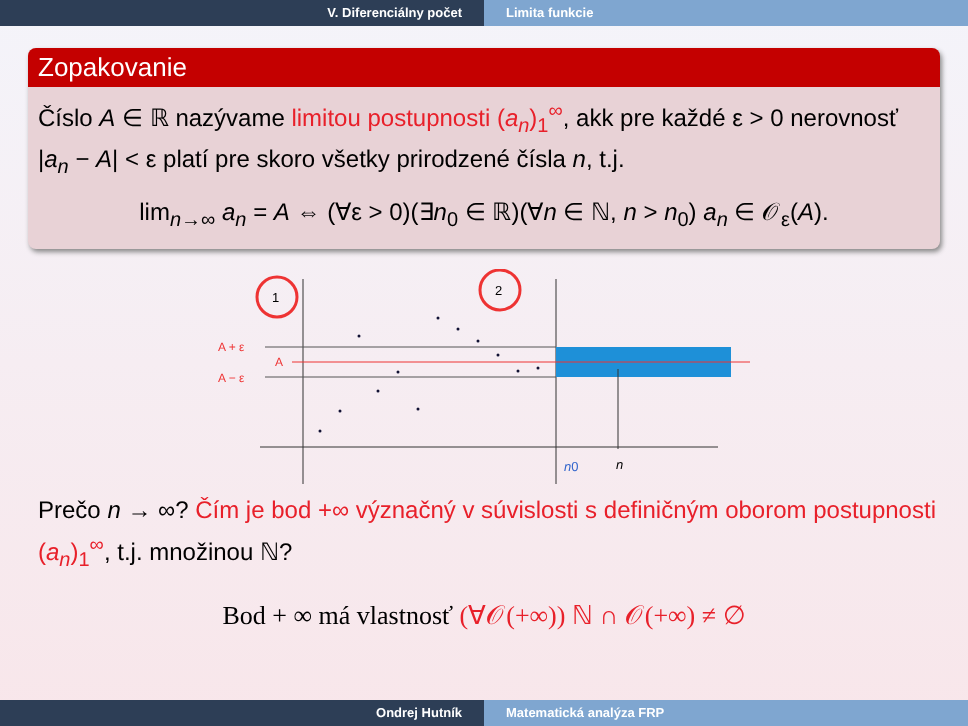V. Diferenciálny počet Limita funkcie
Zopakovanie
Číslo A ∈ ℝ nazývame limitou postupnosti (a<sub>n</sub>)<sub>1</sub><sup>∞</sup>, akk pre každé ε > 0 nerovnosť |a<sub>n</sub> − A| < ε platí pre skoro všetky prirodzené čísla n, t.j.
lim<sub>n→∞</sub> a<sub>n</sub> = A ⇔ (∀ε > 0)(∃n<sub>0</sub> ∈ ℝ)(∀n ∈ ℕ, n > n<sub>0</sub>) a<sub>n</sub> ∈ 𝒪<sub>ε</sub>(A).
1
2
A + ε
A
A − ε
n0
n
Prečo n → ∞? Čím je bod +∞ význačný v súvislosti s definičným oborom postupnosti (a<sub>n</sub>)<sub>1</sub><sup>∞</sup>, t.j. množinou ℕ?
Bod + ∞ má vlastnosť (∀𝒪(+∞)) ℕ ∩ 𝒪(+∞) ≠ ∅
Ondrej Hutník Matematická analýza FRP